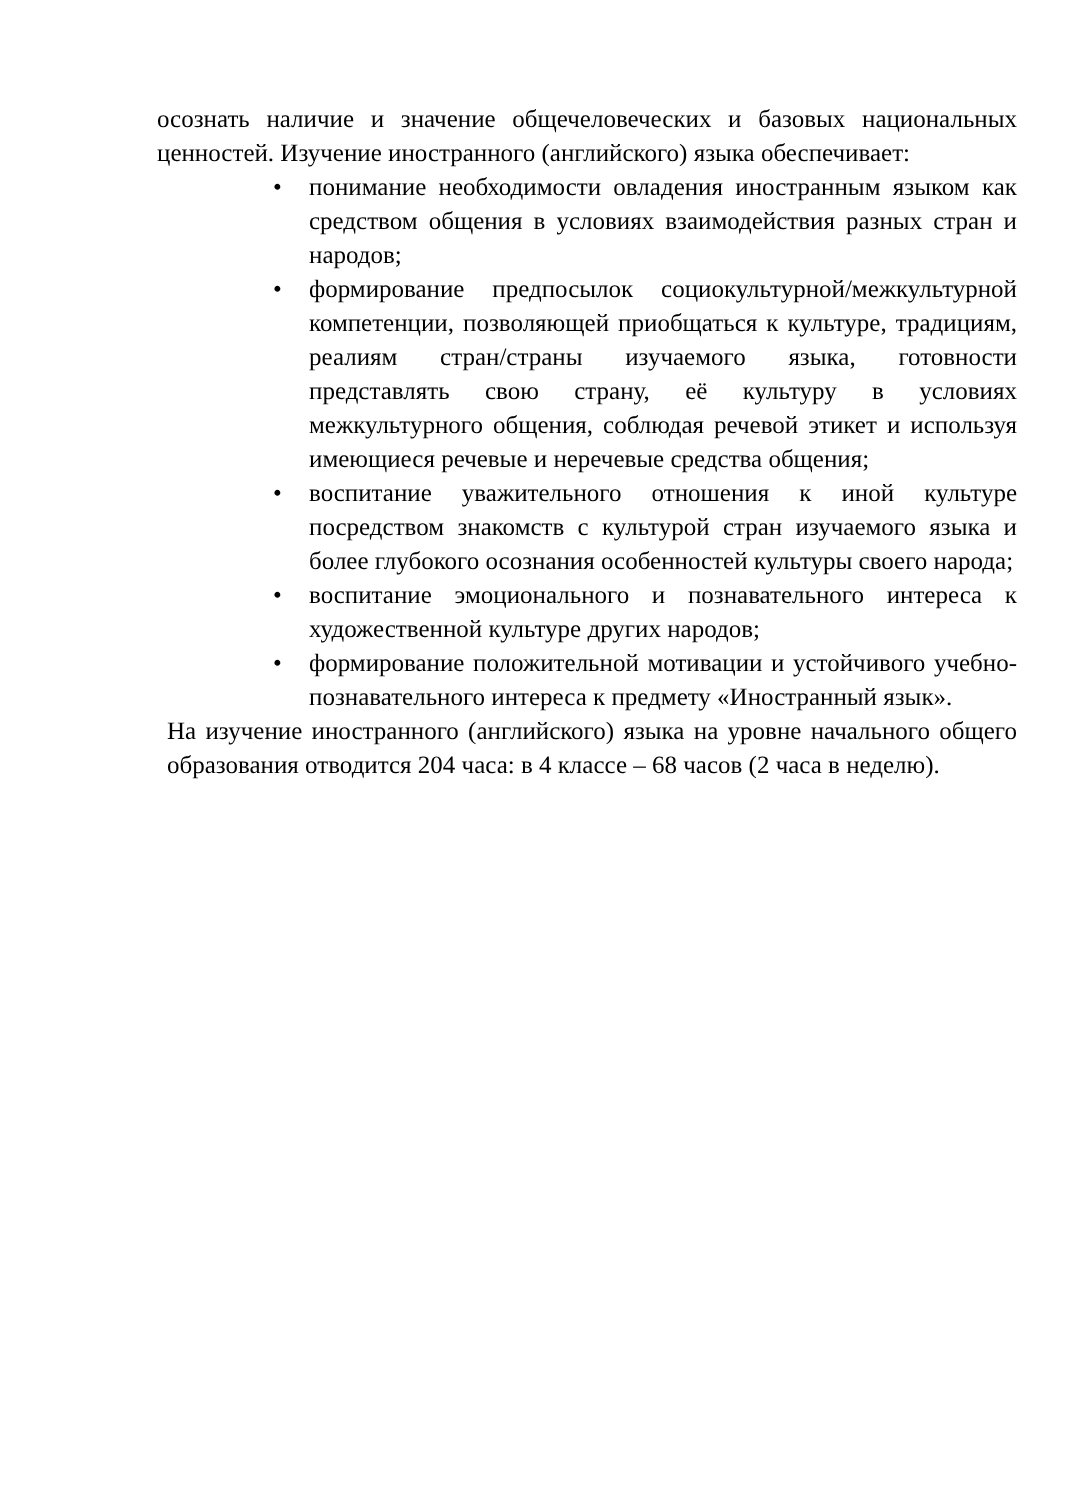осознать наличие и значение общечеловеческих и базовых национальных ценностей. Изучение иностранного (английского) языка обеспечивает:
• понимание необходимости овладения иностранным языком как средством общения в условиях взаимодействия разных стран и народов;
• формирование предпосылок социокультурной/межкультурной компетенции, позволяющей приобщаться к культуре, традициям, реалиям стран/страны изучаемого языка, готовности представлять свою страну, её культуру в условиях межкультурного общения, соблюдая речевой этикет и используя имеющиеся речевые и неречевые средства общения;
• воспитание уважительного отношения к иной культуре посредством знакомств с культурой стран изучаемого языка и более глубокого осознания особенностей культуры своего народа;
• воспитание эмоционального и познавательного интереса к художественной культуре других народов;
• формирование положительной мотивации и устойчивого учебно-познавательного интереса к предмету «Иностранный язык».
На изучение иностранного (английского) языка на уровне начального общего образования отводится 204 часа: в 4 классе – 68 часов (2 часа в неделю).